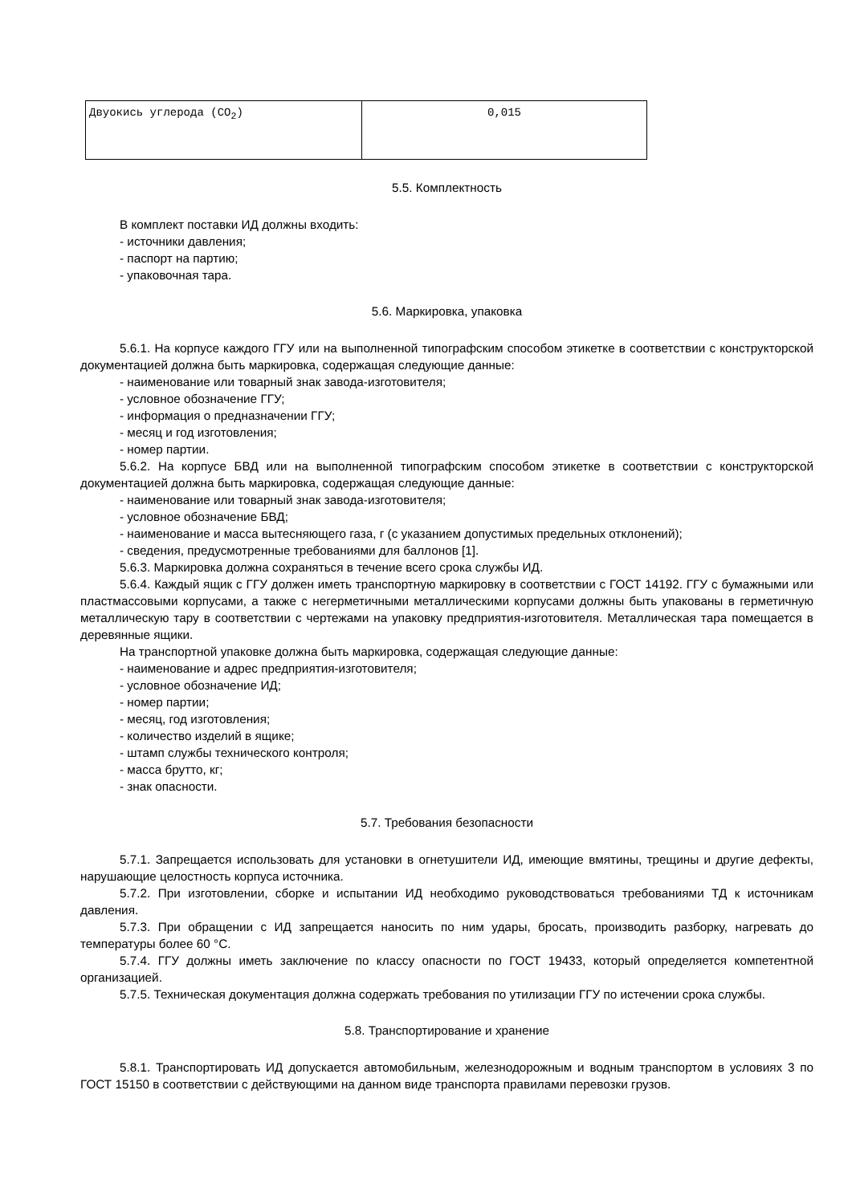| Двуокись углерода (CO<sub>2</sub>) | 0,015 |
5.5. Комплектность
В комплект поставки ИД должны входить:
- источники давления;
- паспорт на партию;
- упаковочная тара.
5.6. Маркировка, упаковка
5.6.1. На корпусе каждого ГГУ или на выполненной типографским способом этикетке в соответствии с конструкторской документацией должна быть маркировка, содержащая следующие данные:
- наименование или товарный знак завода-изготовителя;
- условное обозначение ГГУ;
- информация о предназначении ГГУ;
- месяц и год изготовления;
- номер партии.
5.6.2. На корпусе БВД или на выполненной типографским способом этикетке в соответствии с конструкторской документацией должна быть маркировка, содержащая следующие данные:
- наименование или товарный знак завода-изготовителя;
- условное обозначение БВД;
- наименование и масса вытесняющего газа, г (с указанием допустимых предельных отклонений);
- сведения, предусмотренные требованиями для баллонов [1].
5.6.3. Маркировка должна сохраняться в течение всего срока службы ИД.
5.6.4. Каждый ящик с ГГУ должен иметь транспортную маркировку в соответствии с ГОСТ 14192. ГГУ с бумажными или пластмассовыми корпусами, а также с негерметичными металлическими корпусами должны быть упакованы в герметичную металлическую тару в соответствии с чертежами на упаковку предприятия-изготовителя. Металлическая тара помещается в деревянные ящики.
На транспортной упаковке должна быть маркировка, содержащая следующие данные:
- наименование и адрес предприятия-изготовителя;
- условное обозначение ИД;
- номер партии;
- месяц, год изготовления;
- количество изделий в ящике;
- штамп службы технического контроля;
- масса брутто, кг;
- знак опасности.
5.7. Требования безопасности
5.7.1. Запрещается использовать для установки в огнетушители ИД, имеющие вмятины, трещины и другие дефекты, нарушающие целостность корпуса источника.
5.7.2. При изготовлении, сборке и испытании ИД необходимо руководствоваться требованиями ТД к источникам давления.
5.7.3. При обращении с ИД запрещается наносить по ним удары, бросать, производить разборку, нагревать до температуры более 60 °C.
5.7.4. ГГУ должны иметь заключение по классу опасности по ГОСТ 19433, который определяется компетентной организацией.
5.7.5. Техническая документация должна содержать требования по утилизации ГГУ по истечении срока службы.
5.8. Транспортирование и хранение
5.8.1. Транспортировать ИД допускается автомобильным, железнодорожным и водным транспортом в условиях 3 по ГОСТ 15150 в соответствии с действующими на данном виде транспорта правилами перевозки грузов.